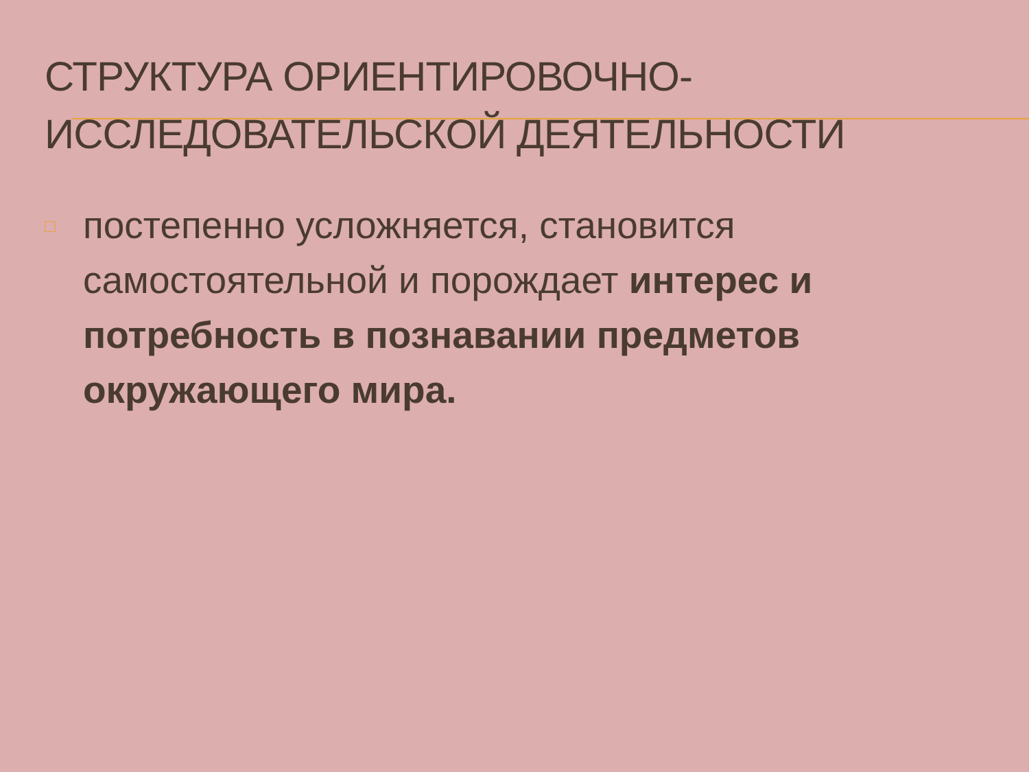СТРУКТУРА ОРИЕНТИРОВОЧНО-
ИССЛЕДОВАТЕЛЬСКОЙ ДЕЯТЕЛЬНОСТИ
□
постепенно усложняется, становится самостоятельной и порождает интерес и потребность в познавании предметов окружающего мира.